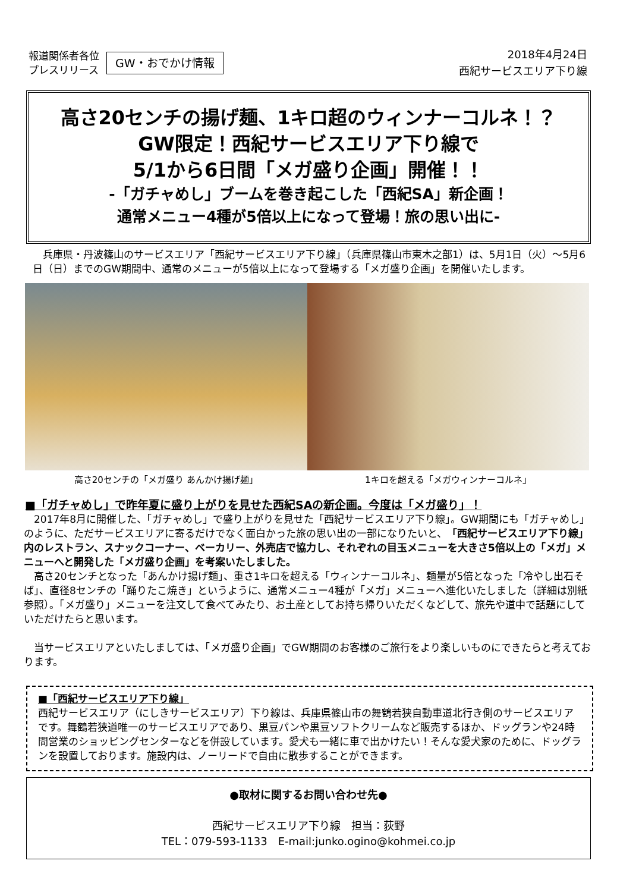報道関係者各位
プレスリリース
GW・おでかけ情報
2018年4月24日
西紀サービスエリア下り線
高さ20センチの揚げ麺、1キロ超のウィンナーコルネ！？
GW限定！西紀サービスエリア下り線で
5/1から6日間「メガ盛り企画」開催！！
-「ガチャめし」ブームを巻き起こした「西紀SA」新企画！
通常メニュー4種が5倍以上になって登場！旅の思い出に-
　兵庫県・丹波篠山のサービスエリア「西紀サービスエリア下り線」（兵庫県篠山市東木之部1）は、5月1日（火）～5月6日（日）までのGW期間中、通常のメニューが5倍以上になって登場する「メガ盛り企画」を開催いたします。
高さ20センチの「メガ盛り あんかけ揚げ麺」
1キロを超える「メガウィンナーコルネ」
■「ガチャめし」で昨年夏に盛り上がりを見せた西紀SAの新企画。今度は「メガ盛り」！
　2017年8月に開催した、「ガチャめし」で盛り上がりを見せた「西紀サービスエリア下り線」。GW期間にも「ガチャめし」のように、ただサービスエリアに寄るだけでなく面白かった旅の思い出の一部になりたいと、「西紀サービスエリア下り線」内のレストラン、スナックコーナー、ベーカリー、外売店で協力し、それぞれの目玉メニューを大きさ5倍以上の「メガ」メニューへと開発した「メガ盛り企画」を考案いたしました。
　高さ20センチとなった「あんかけ揚げ麺」、重さ1キロを超える「ウィンナーコルネ」、麺量が5倍となった「冷やし出石そば」、直径8センチの「踊りたこ焼き」というように、通常メニュー4種が「メガ」メニューへ進化いたしました（詳細は別紙参照）。「メガ盛り」メニューを注文して食べてみたり、お土産としてお持ち帰りいただくなどして、旅先や道中で話題にしていただけたらと思います。
　当サービスエリアといたしましては、「メガ盛り企画」でGW期間のお客様のご旅行をより楽しいものにできたらと考えております。
■「西紀サービスエリア下り線」
西紀サービスエリア（にしきサービスエリア）下り線は、兵庫県篠山市の舞鶴若狭自動車道北行き側のサービスエリアです。舞鶴若狭道唯一のサービスエリアであり、黒豆パンや黒豆ソフトクリームなど販売するほか、ドッグランや24時間営業のショッピングセンターなどを併設しています。愛犬も一緒に車で出かけたい！そんな愛犬家のために、ドッグランを設置しております。施設内は、ノーリードで自由に散歩することができます。
●取材に関するお問い合わせ先●
西紀サービスエリア下り線　担当：荻野
TEL：079-593-1133　E-mail:junko.ogino@kohmei.co.jp